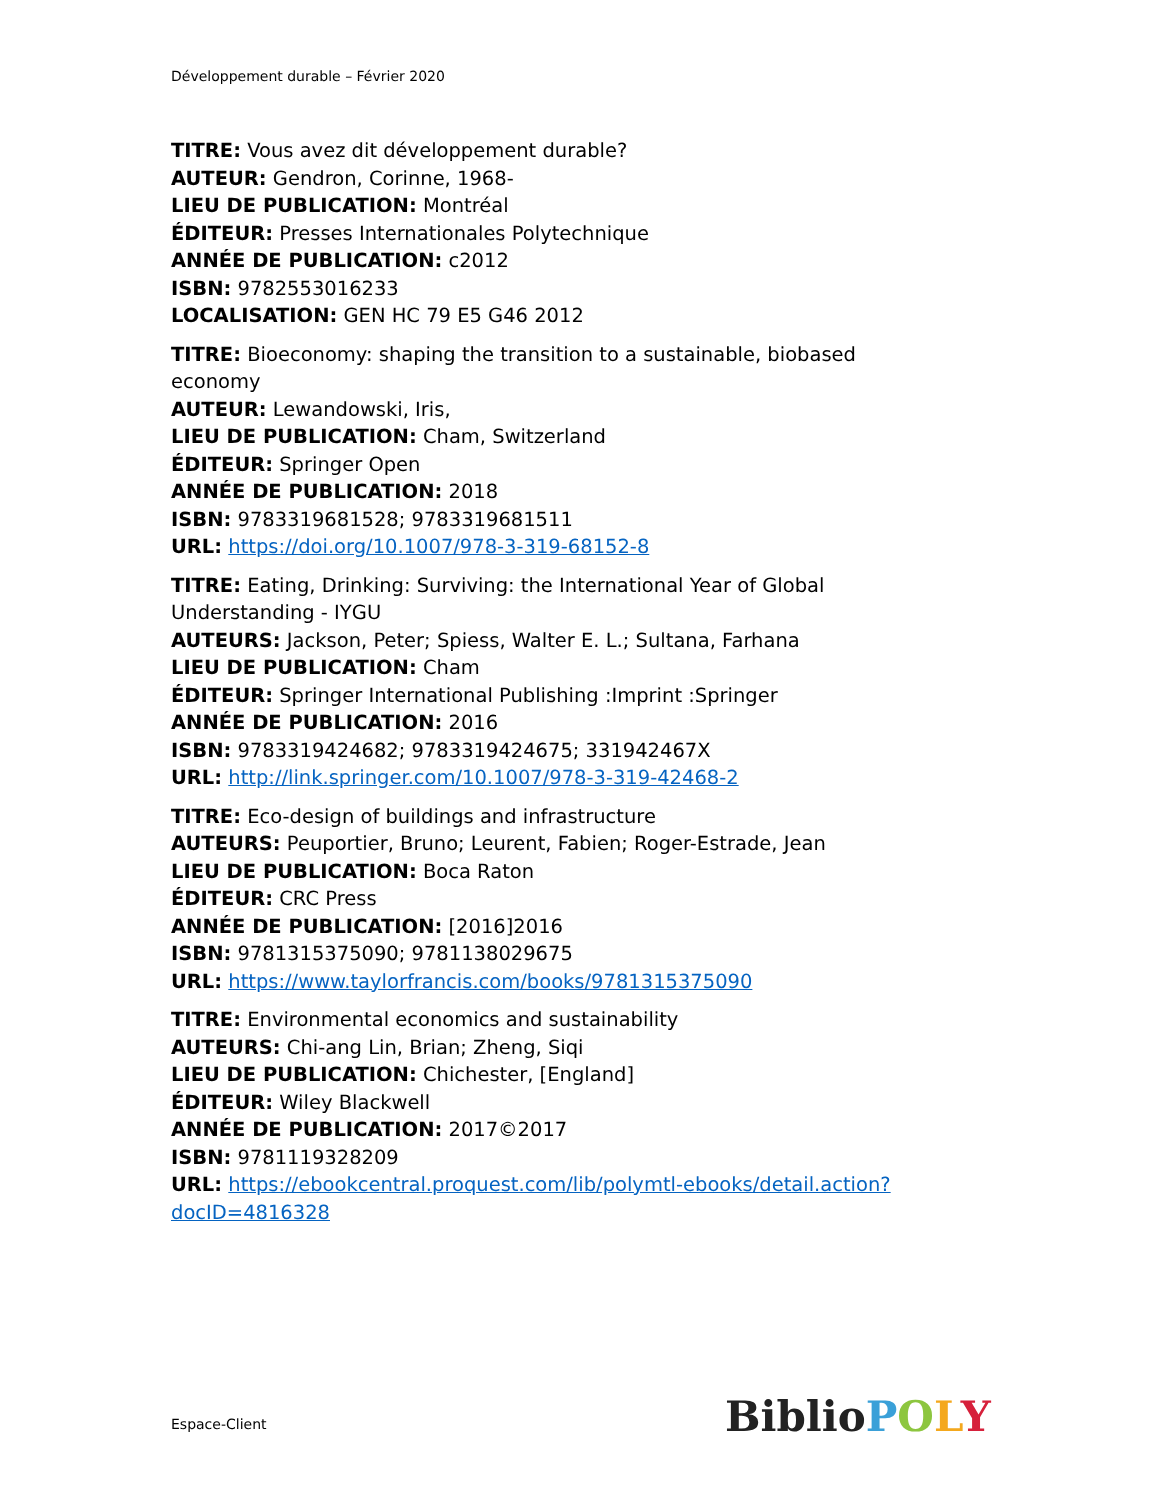Développement durable – Février 2020
TITRE: Vous avez dit développement durable?
AUTEUR: Gendron, Corinne, 1968-
LIEU DE PUBLICATION: Montréal
ÉDITEUR: Presses Internationales Polytechnique
ANNÉE DE PUBLICATION: c2012
ISBN: 9782553016233
LOCALISATION: GEN HC 79 E5 G46 2012
TITRE: Bioeconomy: shaping the transition to a sustainable, biobased economy
AUTEUR: Lewandowski, Iris,
LIEU DE PUBLICATION: Cham, Switzerland
ÉDITEUR: Springer Open
ANNÉE DE PUBLICATION: 2018
ISBN: 9783319681528; 9783319681511
URL: https://doi.org/10.1007/978-3-319-68152-8
TITRE: Eating, Drinking: Surviving: the International Year of Global Understanding - IYGU
AUTEURS: Jackson, Peter; Spiess, Walter E. L.; Sultana, Farhana
LIEU DE PUBLICATION: Cham
ÉDITEUR: Springer International Publishing :Imprint :Springer
ANNÉE DE PUBLICATION: 2016
ISBN: 9783319424682; 9783319424675; 331942467X
URL: http://link.springer.com/10.1007/978-3-319-42468-2
TITRE: Eco-design of buildings and infrastructure
AUTEURS: Peuportier, Bruno; Leurent, Fabien; Roger-Estrade, Jean
LIEU DE PUBLICATION: Boca Raton
ÉDITEUR: CRC Press
ANNÉE DE PUBLICATION: [2016]2016
ISBN: 9781315375090; 9781138029675
URL: https://www.taylorfrancis.com/books/9781315375090
TITRE: Environmental economics and sustainability
AUTEURS: Chi-ang Lin, Brian; Zheng, Siqi
LIEU DE PUBLICATION: Chichester, [England]
ÉDITEUR: Wiley Blackwell
ANNÉE DE PUBLICATION: 2017©2017
ISBN: 9781119328209
URL: https://ebookcentral.proquest.com/lib/polymtl-ebooks/detail.action?docID=4816328
Espace-Client Biblio POLY